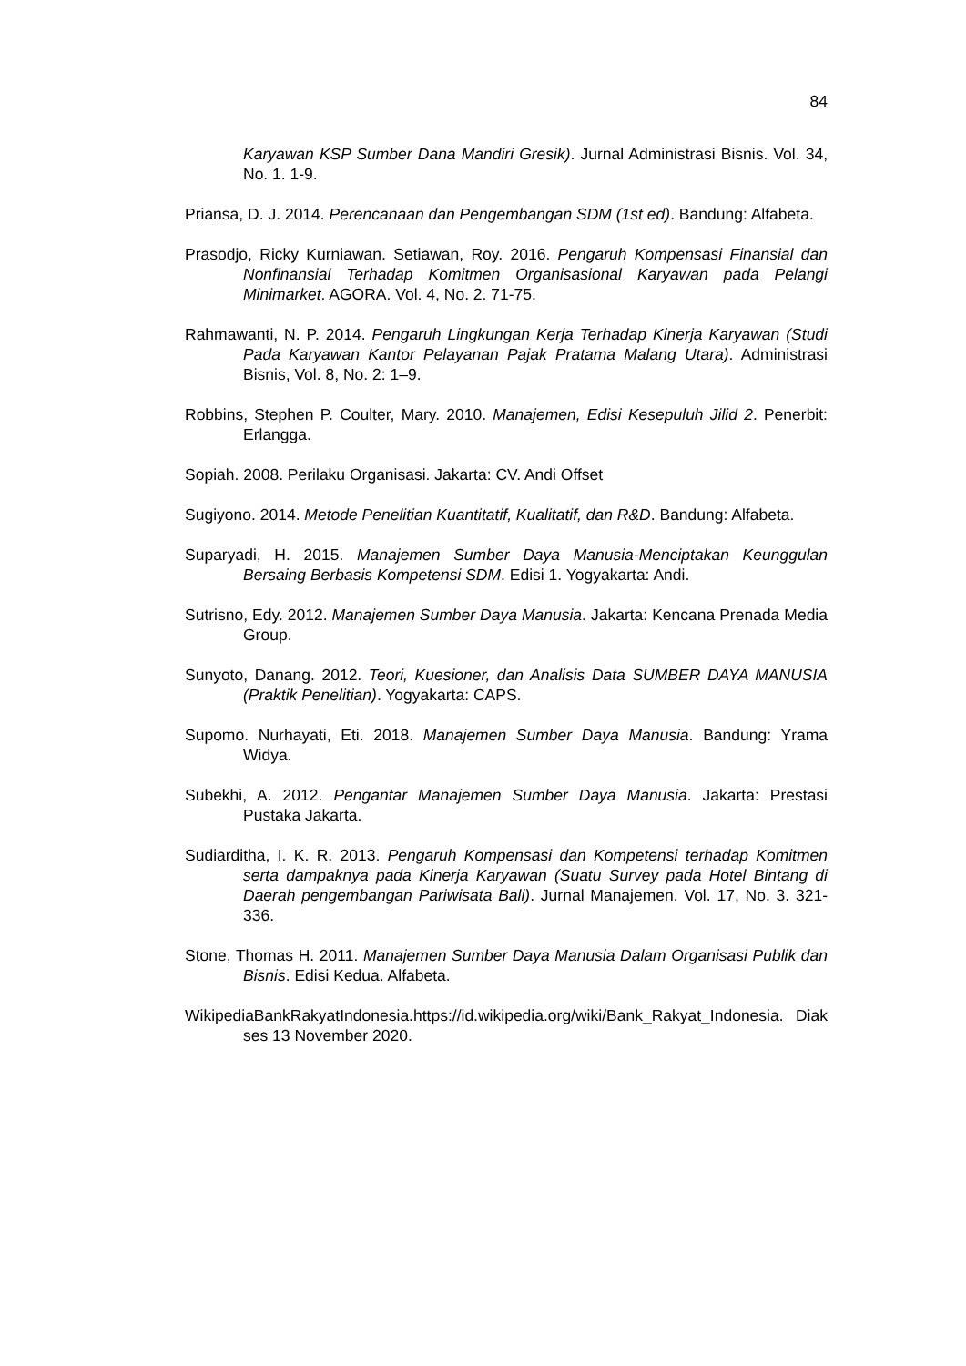84
Karyawan KSP Sumber Dana Mandiri Gresik). Jurnal Administrasi Bisnis. Vol. 34, No. 1. 1-9.
Priansa, D. J. 2014. Perencanaan dan Pengembangan SDM (1st ed). Bandung: Alfabeta.
Prasodjo, Ricky Kurniawan. Setiawan, Roy. 2016. Pengaruh Kompensasi Finansial dan Nonfinansial Terhadap Komitmen Organisasional Karyawan pada Pelangi Minimarket. AGORA. Vol. 4, No. 2. 71-75.
Rahmawanti, N. P. 2014. Pengaruh Lingkungan Kerja Terhadap Kinerja Karyawan (Studi Pada Karyawan Kantor Pelayanan Pajak Pratama Malang Utara). Administrasi Bisnis, Vol. 8, No. 2: 1–9.
Robbins, Stephen P. Coulter, Mary. 2010. Manajemen, Edisi Kesepuluh Jilid 2. Penerbit: Erlangga.
Sopiah. 2008. Perilaku Organisasi. Jakarta: CV. Andi Offset
Sugiyono. 2014. Metode Penelitian Kuantitatif, Kualitatif, dan R&D. Bandung: Alfabeta.
Suparyadi, H. 2015. Manajemen Sumber Daya Manusia-Menciptakan Keunggulan Bersaing Berbasis Kompetensi SDM. Edisi 1. Yogyakarta: Andi.
Sutrisno, Edy. 2012. Manajemen Sumber Daya Manusia. Jakarta: Kencana Prenada Media Group.
Sunyoto, Danang. 2012. Teori, Kuesioner, dan Analisis Data SUMBER DAYA MANUSIA (Praktik Penelitian). Yogyakarta: CAPS.
Supomo. Nurhayati, Eti. 2018. Manajemen Sumber Daya Manusia. Bandung: Yrama Widya.
Subekhi, A. 2012. Pengantar Manajemen Sumber Daya Manusia. Jakarta: Prestasi Pustaka Jakarta.
Sudiarditha, I. K. R. 2013. Pengaruh Kompensasi dan Kompetensi terhadap Komitmen serta dampaknya pada Kinerja Karyawan (Suatu Survey pada Hotel Bintang di Daerah pengembangan Pariwisata Bali). Jurnal Manajemen. Vol. 17, No. 3. 321-336.
Stone, Thomas H. 2011. Manajemen Sumber Daya Manusia Dalam Organisasi Publik dan Bisnis. Edisi Kedua. Alfabeta.
WikipediaBankRakyatIndonesia.https://id.wikipedia.org/wiki/Bank_Rakyat_Indonesia. Diakses 13 November 2020.